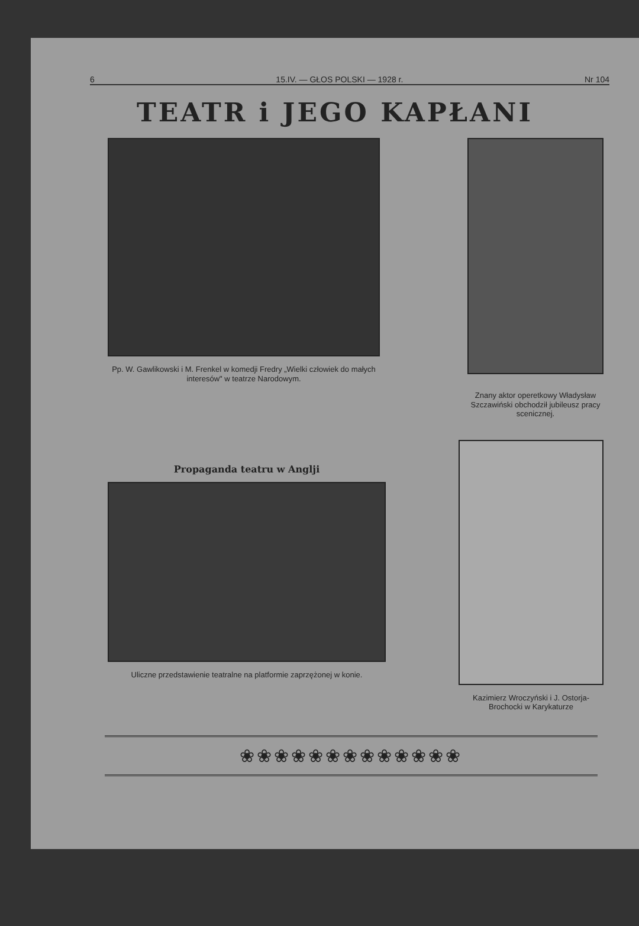6 15.IV. — GŁOS POLSKI — 1928 r. Nr 104
TEATR i JEGO KAPŁANI
Pp. W. Gawlikowski i M. Frenkel w komedji Fredry „Wielki człowiek do małych interesów" w teatrze Narodowym.
Znany aktor operetkowy Władysław Szczawiński obchodził jubileusz pracy scenicznej.
Propaganda teatru w Anglji
Uliczne przedstawienie teatralne na platformie zaprzężonej w konie.
Kazimierz Wroczyński i J. Ostorja-Brochocki w Karykaturze
❀❀❀❀❀❀❀❀❀❀❀❀❀